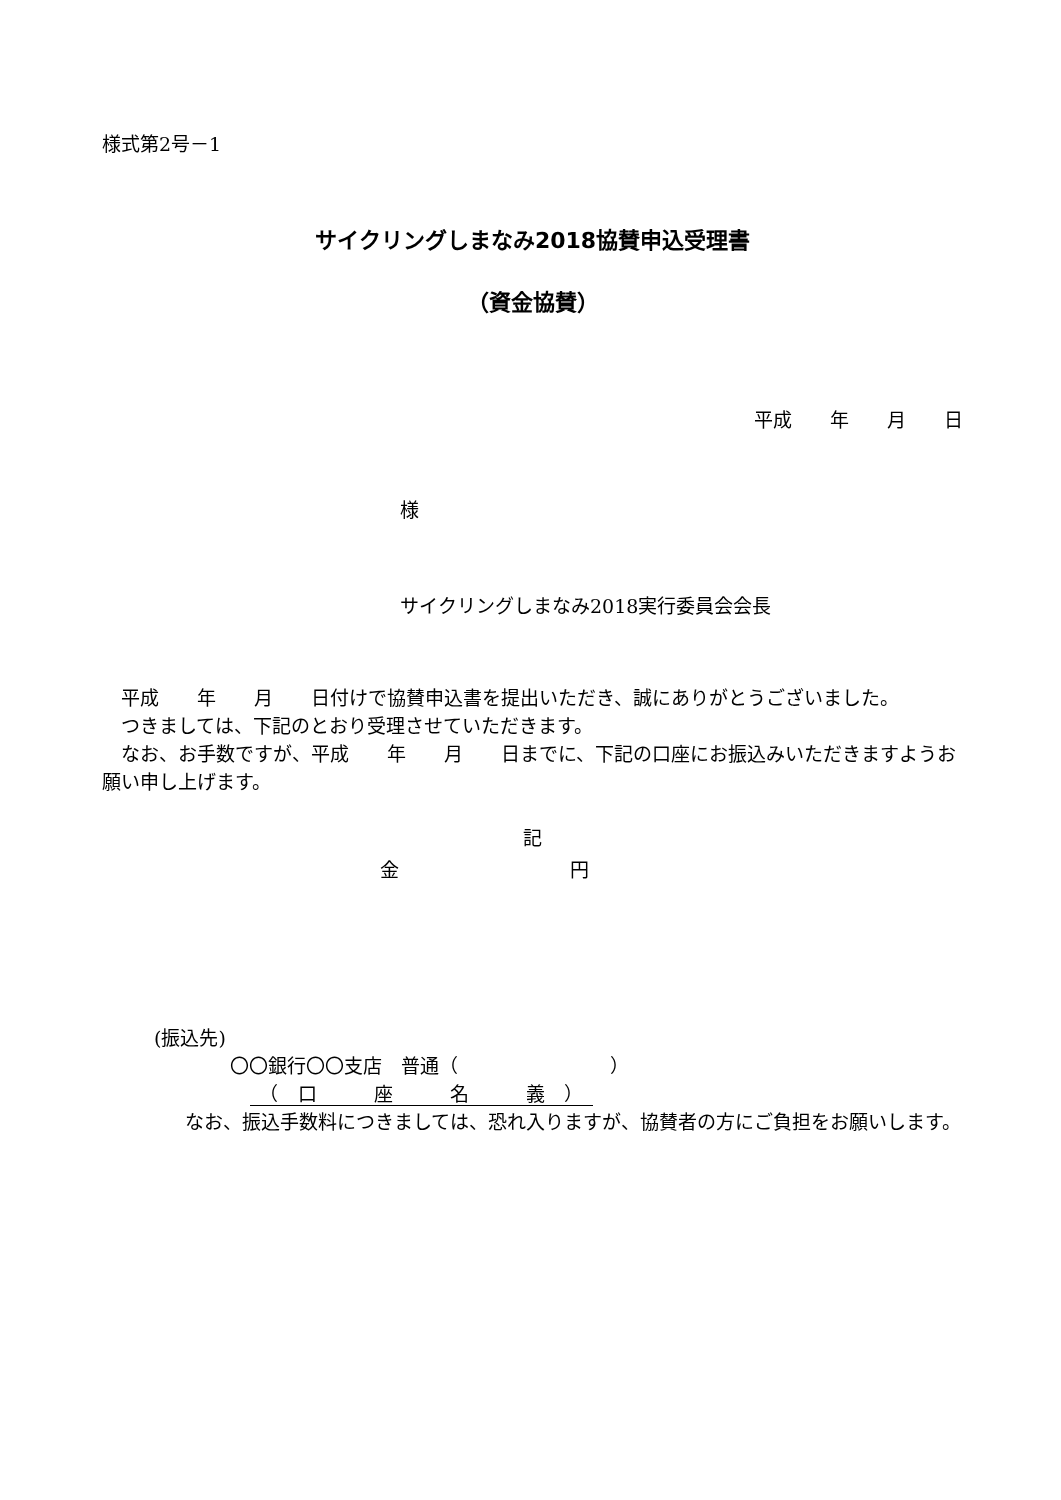様式第2号－1
サイクリングしまなみ2018協賛申込受理書
（資金協賛）
平成　　年　　月　　日
様
サイクリングしまなみ2018実行委員会会長
　平成　　年　　月　　日付けで協賛申込書を提出いただき、誠にありがとうございました。
　つきましては、下記のとおり受理させていただきます。
　なお、お手数ですが、平成　　年　　月　　日までに、下記の口座にお振込みいただきますようお願い申し上げます。
記
金　　　　　　　　　円
(振込先)
〇〇銀行〇〇支店　普通（　　　　　　　　）
　（　口　　　座　　　名　　　義　）　
　なお、振込手数料につきましては、恐れ入りますが、協賛者の方にご負担をお願いします。